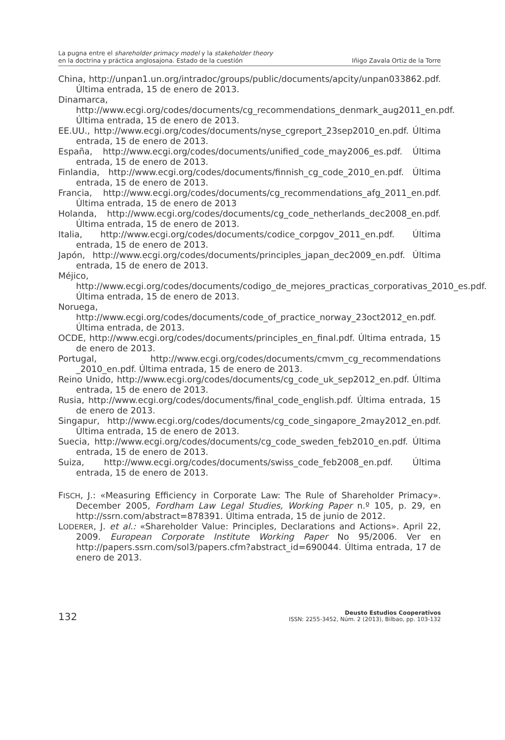La pugna entre el shareholder primacy model y la stakeholder theory
en la doctrina y práctica anglosajona. Estado de la cuestión
Iñigo Zavala Ortiz de la Torre
China, http://unpan1.un.org/intradoc/groups/public/documents/apcity/unpan033862.pdf. Última entrada, 15 de enero de 2013.
Dinamarca, http://www.ecgi.org/codes/documents/cg_recommendations_denmark_aug2011_en.pdf. Última entrada, 15 de enero de 2013.
EE.UU., http://www.ecgi.org/codes/documents/nyse_cgreport_23sep2010_en.pdf. Última entrada, 15 de enero de 2013.
España, http://www.ecgi.org/codes/documents/unified_code_may2006_es.pdf. Última entrada, 15 de enero de 2013.
Finlandia, http://www.ecgi.org/codes/documents/finnish_cg_code_2010_en.pdf. Última entrada, 15 de enero de 2013.
Francia, http://www.ecgi.org/codes/documents/cg_recommendations_afg_2011_en.pdf. Última entrada, 15 de enero de 2013
Holanda, http://www.ecgi.org/codes/documents/cg_code_netherlands_dec2008_en.pdf. Última entrada, 15 de enero de 2013.
Italia, http://www.ecgi.org/codes/documents/codice_corpgov_2011_en.pdf. Última entrada, 15 de enero de 2013.
Japón, http://www.ecgi.org/codes/documents/principles_japan_dec2009_en.pdf. Última entrada, 15 de enero de 2013.
Méjico, http://www.ecgi.org/codes/documents/codigo_de_mejores_practicas_corporativas_2010_es.pdf. Última entrada, 15 de enero de 2013.
Noruega, http://www.ecgi.org/codes/documents/code_of_practice_norway_23oct2012_en.pdf. Última entrada, de 2013.
OCDE, http://www.ecgi.org/codes/documents/principles_en_final.pdf. Última entrada, 15 de enero de 2013.
Portugal, http://www.ecgi.org/codes/documents/cmvm_cg_recommendations _2010_en.pdf. Última entrada, 15 de enero de 2013.
Reino Unido, http://www.ecgi.org/codes/documents/cg_code_uk_sep2012_en.pdf. Última entrada, 15 de enero de 2013.
Rusia, http://www.ecgi.org/codes/documents/final_code_english.pdf. Última entrada, 15 de enero de 2013.
Singapur, http://www.ecgi.org/codes/documents/cg_code_singapore_2may2012_en.pdf. Última entrada, 15 de enero de 2013.
Suecia, http://www.ecgi.org/codes/documents/cg_code_sweden_feb2010_en.pdf. Última entrada, 15 de enero de 2013.
Suiza, http://www.ecgi.org/codes/documents/swiss_code_feb2008_en.pdf. Última entrada, 15 de enero de 2013.
FISCH, J.: «Measuring Efficiency in Corporate Law: The Rule of Shareholder Primacy». December 2005, Fordham Law Legal Studies, Working Paper n.º 105, p. 29, en http://ssrn.com/abstract=878391. Última entrada, 15 de junio de 2012.
LODERER, J. et al.: «Shareholder Value: Principles, Declarations and Actions». April 22, 2009. European Corporate Institute Working Paper No 95/2006. Ver en http://papers.ssrn.com/sol3/papers.cfm?abstract_id=690044. Última entrada, 17 de enero de 2013.
132
Deusto Estudios Cooperativos
ISSN: 2255-3452, Núm. 2 (2013), Bilbao, pp. 103-132